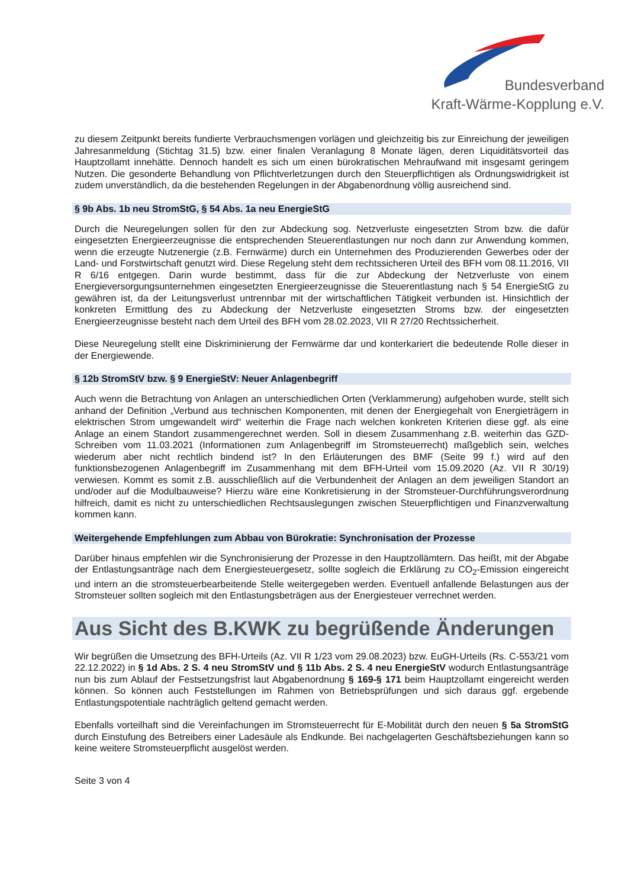Bundesverband
Kraft-Wärme-Kopplung e.V.
zu diesem Zeitpunkt bereits fundierte Verbrauchsmengen vorlägen und gleichzeitig bis zur Einreichung der jeweiligen Jahresanmeldung (Stichtag 31.5) bzw. einer finalen Veranlagung 8 Monate lägen, deren Liquiditätsvorteil das Hauptzollamt innehätte. Dennoch handelt es sich um einen bürokratischen Mehraufwand mit insgesamt geringem Nutzen. Die gesonderte Behandlung von Pflichtverletzungen durch den Steuerpflichtigen als Ordnungswidrigkeit ist zudem unverständlich, da die bestehenden Regelungen in der Abgabenordnung völlig ausreichend sind.
§ 9b Abs. 1b neu StromStG, § 54 Abs. 1a neu EnergieStG
Durch die Neuregelungen sollen für den zur Abdeckung sog. Netzverluste eingesetzten Strom bzw. die dafür eingesetzten Energieerzeugnisse die entsprechenden Steuerentlastungen nur noch dann zur Anwendung kommen, wenn die erzeugte Nutzenergie (z.B. Fernwärme) durch ein Unternehmen des Produzierenden Gewerbes oder der Land- und Forstwirtschaft genutzt wird. Diese Regelung steht dem rechtssicheren Urteil des BFH vom 08.11.2016, VII R 6/16 entgegen. Darin wurde bestimmt, dass für die zur Abdeckung der Netzverluste von einem Energieversorgungsunternehmen eingesetzten Energieerzeugnisse die Steuerentlastung nach § 54 EnergieStG zu gewähren ist, da der Leitungsverlust untrennbar mit der wirtschaftlichen Tätigkeit verbunden ist. Hinsichtlich der konkreten Ermittlung des zu Abdeckung der Netzverluste eingesetzten Stroms bzw. der eingesetzten Energieerzeugnisse besteht nach dem Urteil des BFH vom 28.02.2023, VII R 27/20 Rechtssicherheit.
Diese Neuregelung stellt eine Diskriminierung der Fernwärme dar und konterkariert die bedeutende Rolle dieser in der Energiewende.
§ 12b StromStV bzw. § 9 EnergieStV: Neuer Anlagenbegriff
Auch wenn die Betrachtung von Anlagen an unterschiedlichen Orten (Verklammerung) aufgehoben wurde, stellt sich anhand der Definition „Verbund aus technischen Komponenten, mit denen der Energiegehalt von Energieträgern in elektrischen Strom umgewandelt wird“ weiterhin die Frage nach welchen konkreten Kriterien diese ggf. als eine Anlage an einem Standort zusammengerechnet werden. Soll in diesem Zusammenhang z.B. weiterhin das GZD-Schreiben vom 11.03.2021 (Informationen zum Anlagenbegriff im Stromsteuerrecht) maßgeblich sein, welches wiederum aber nicht rechtlich bindend ist? In den Erläuterungen des BMF (Seite 99 f.) wird auf den funktionsbezogenen Anlagenbegriff im Zusammenhang mit dem BFH-Urteil vom 15.09.2020 (Az. VII R 30/19) verwiesen. Kommt es somit z.B. ausschließlich auf die Verbundenheit der Anlagen an dem jeweiligen Standort an und/oder auf die Modulbauweise? Hierzu wäre eine Konkretisierung in der Stromsteuer-Durchführungsverordnung hilfreich, damit es nicht zu unterschiedlichen Rechtsauslegungen zwischen Steuerpflichtigen und Finanzverwaltung kommen kann.
Weitergehende Empfehlungen zum Abbau von Bürokratie: Synchronisation der Prozesse
Darüber hinaus empfehlen wir die Synchronisierung der Prozesse in den Hauptzollämtern. Das heißt, mit der Abgabe der Entlastungsanträge nach dem Energiesteuergesetz, sollte sogleich die Erklärung zu CO<sub>2</sub>-Emission eingereicht und intern an die stromsteuerbearbeitende Stelle weitergegeben werden. Eventuell anfallende Belastungen aus der Stromsteuer sollten sogleich mit den Entlastungsbeträgen aus der Energiesteuer verrechnet werden.
Aus Sicht des B.KWK zu begrüßende Änderungen
Wir begrüßen die Umsetzung des BFH-Urteils (Az. VII R 1/23 vom 29.08.2023) bzw. EuGH-Urteils (Rs. C-553/21 vom 22.12.2022) in § 1d Abs. 2 S. 4 neu StromStV und § 11b Abs. 2 S. 4 neu EnergieStV wodurch Entlastungsanträge nun bis zum Ablauf der Festsetzungsfrist laut Abgabenordnung § 169-§ 171 beim Hauptzollamt eingereicht werden können. So können auch Feststellungen im Rahmen von Betriebsprüfungen und sich daraus ggf. ergebende Entlastungspotentiale nachträglich geltend gemacht werden.
Ebenfalls vorteilhaft sind die Vereinfachungen im Stromsteuerrecht für E-Mobilität durch den neuen § 5a StromStG durch Einstufung des Betreibers einer Ladesäule als Endkunde. Bei nachgelagerten Geschäftsbeziehungen kann so keine weitere Stromsteuerpflicht ausgelöst werden.
Seite 3 von 4